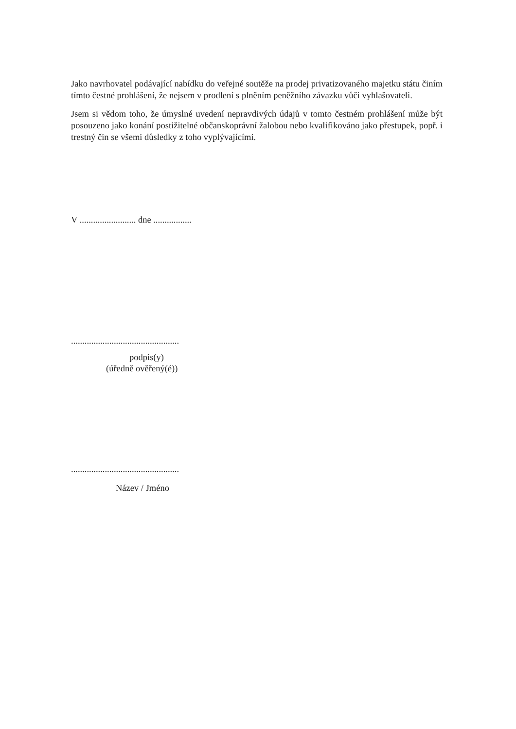Jako navrhovatel podávající nabídku do veřejné soutěže na prodej privatizovaného majetku státu činím tímto čestné prohlášení, že nejsem v prodlení s plněním peněžního závazku vůči vyhlašovateli.
Jsem si vědom toho, že úmyslné uvedení nepravdivých údajů v tomto čestném prohlášení může být posouzeno jako konání postižitelné občanskoprávní žalobou nebo kvalifikováno jako přestupek, popř. i trestný čin se všemi důsledky z toho vyplývajícími.
V ......................... dne .................
................................................
podpis(y)
(úředně ověřený(é))
................................................
Název / Jméno